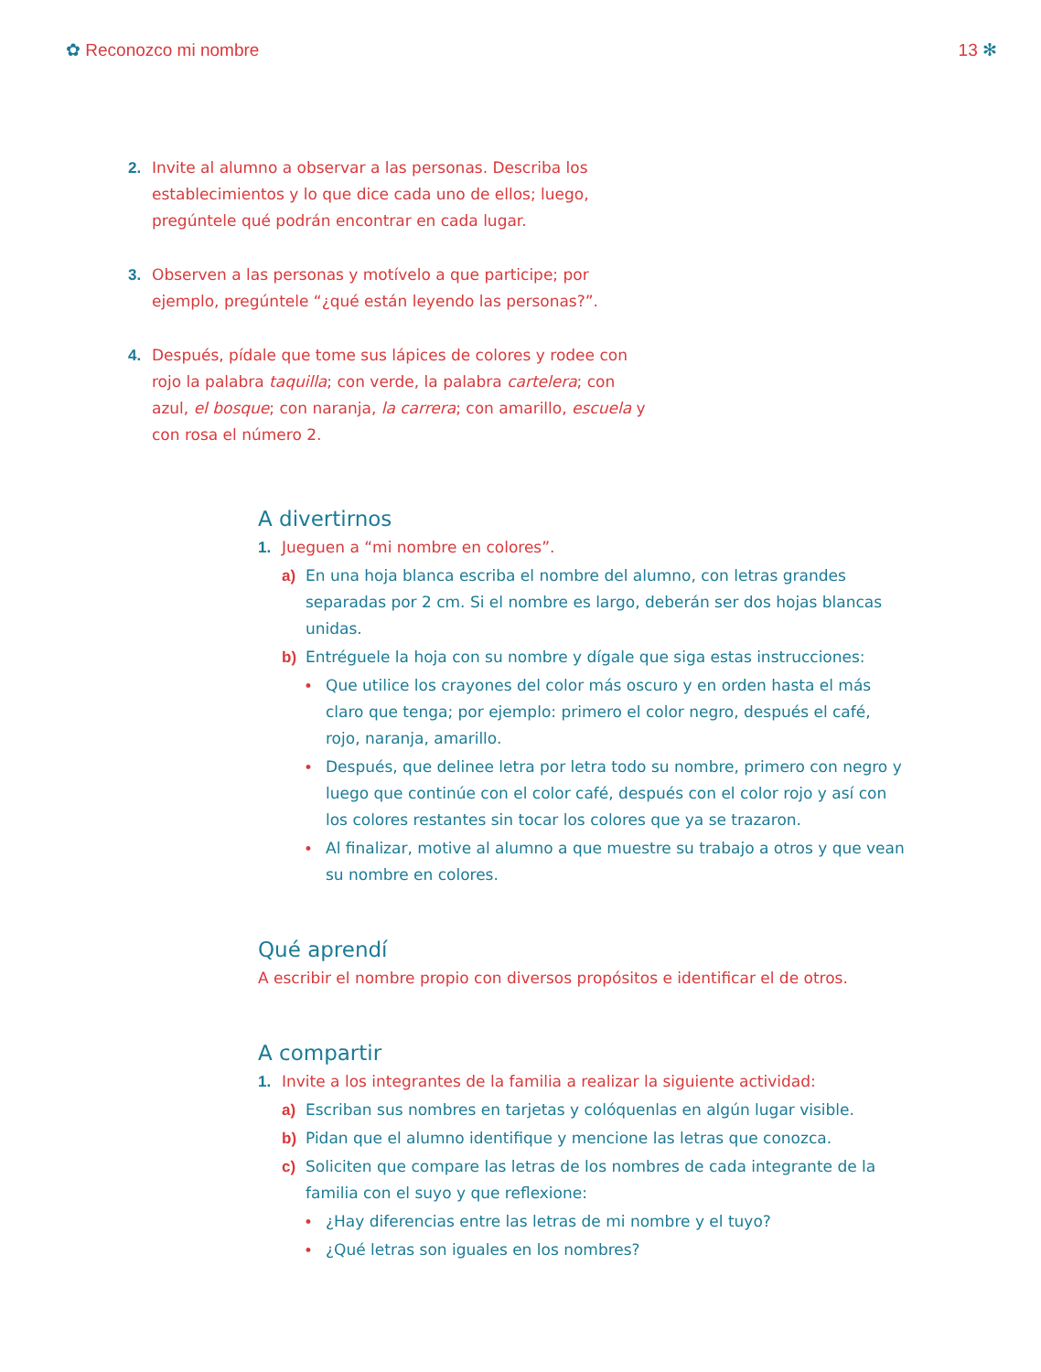✿ Reconozco mi nombre 13 ✻
2. Invite al alumno a observar a las personas. Describa los establecimientos y lo que dice cada uno de ellos; luego, pregúntele qué podrán encontrar en cada lugar.
3. Observen a las personas y motívelo a que participe; por ejemplo, pregúntele “¿qué están leyendo las personas?”.
4. Después, pídale que tome sus lápices de colores y rodee con rojo la palabra taquilla; con verde, la palabra cartelera; con azul, el bosque; con naranja, la carrera; con amarillo, escuela y con rosa el número 2.
A divertirnos
1. Jueguen a “mi nombre en colores”.
a) En una hoja blanca escriba el nombre del alumno, con letras grandes separadas por 2 cm. Si el nombre es largo, deberán ser dos hojas blancas unidas.
b) Entréguele la hoja con su nombre y dígale que siga estas instrucciones:
• Que utilice los crayones del color más oscuro y en orden hasta el más claro que tenga; por ejemplo: primero el color negro, después el café, rojo, naranja, amarillo.
• Después, que delinee letra por letra todo su nombre, primero con negro y luego que continúe con el color café, después con el color rojo y así con los colores restantes sin tocar los colores que ya se trazaron.
• Al finalizar, motive al alumno a que muestre su trabajo a otros y que vean su nombre en colores.
Qué aprendí
A escribir el nombre propio con diversos propósitos e identificar el de otros.
A compartir
1. Invite a los integrantes de la familia a realizar la siguiente actividad:
a) Escriban sus nombres en tarjetas y colóquenlas en algún lugar visible.
b) Pidan que el alumno identifique y mencione las letras que conozca.
c) Soliciten que compare las letras de los nombres de cada integrante de la familia con el suyo y que reflexione:
• ¿Hay diferencias entre las letras de mi nombre y el tuyo?
• ¿Qué letras son iguales en los nombres?